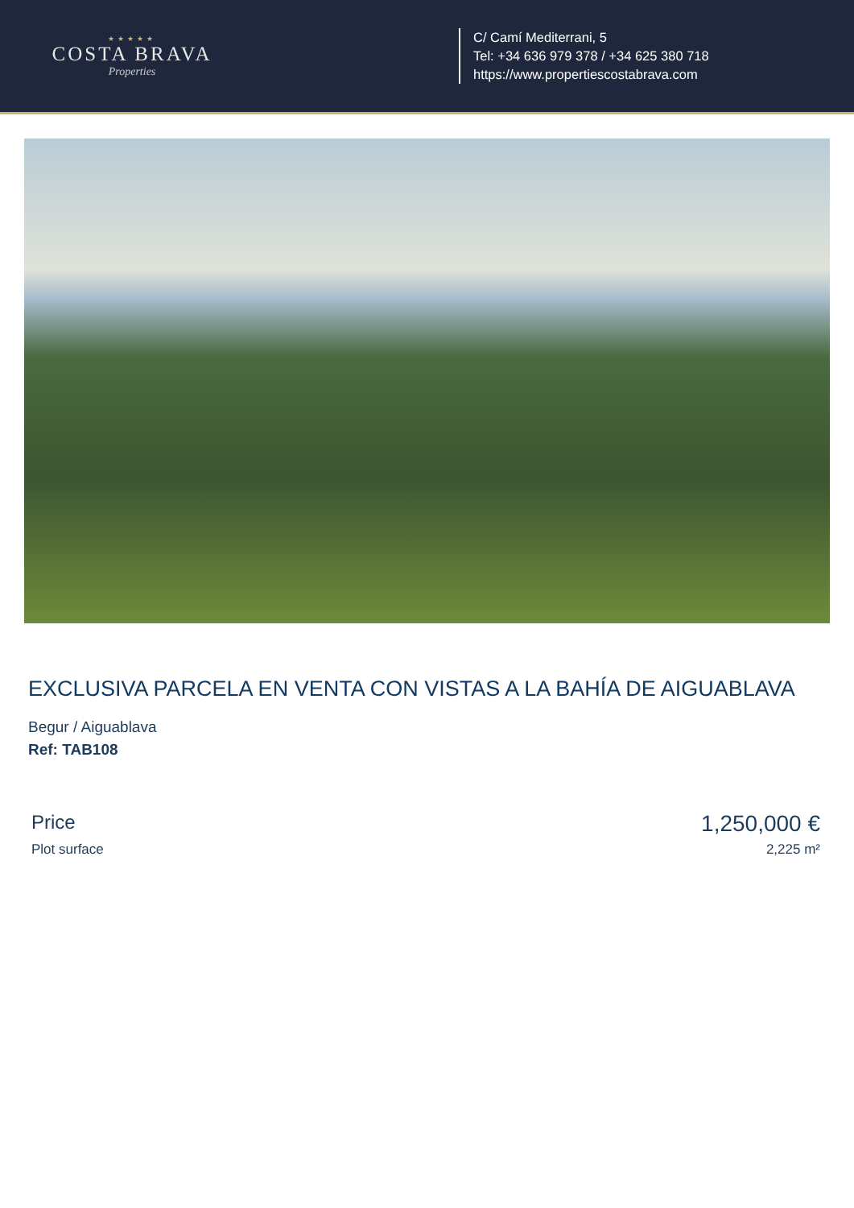★★★★★
COSTA BRAVA
Properties
C/ Camí Mediterrani, 5
Tel: +34 636 979 378 / +34 625 380 718
https://www.propertiescostabrava.com
EXCLUSIVA PARCELA EN VENTA CON VISTAS A LA BAHÍA DE AIGUABLAVA
Begur / Aiguablava
Ref: TAB108
Price 1,250,000 €
Plot surface 2,225 m²